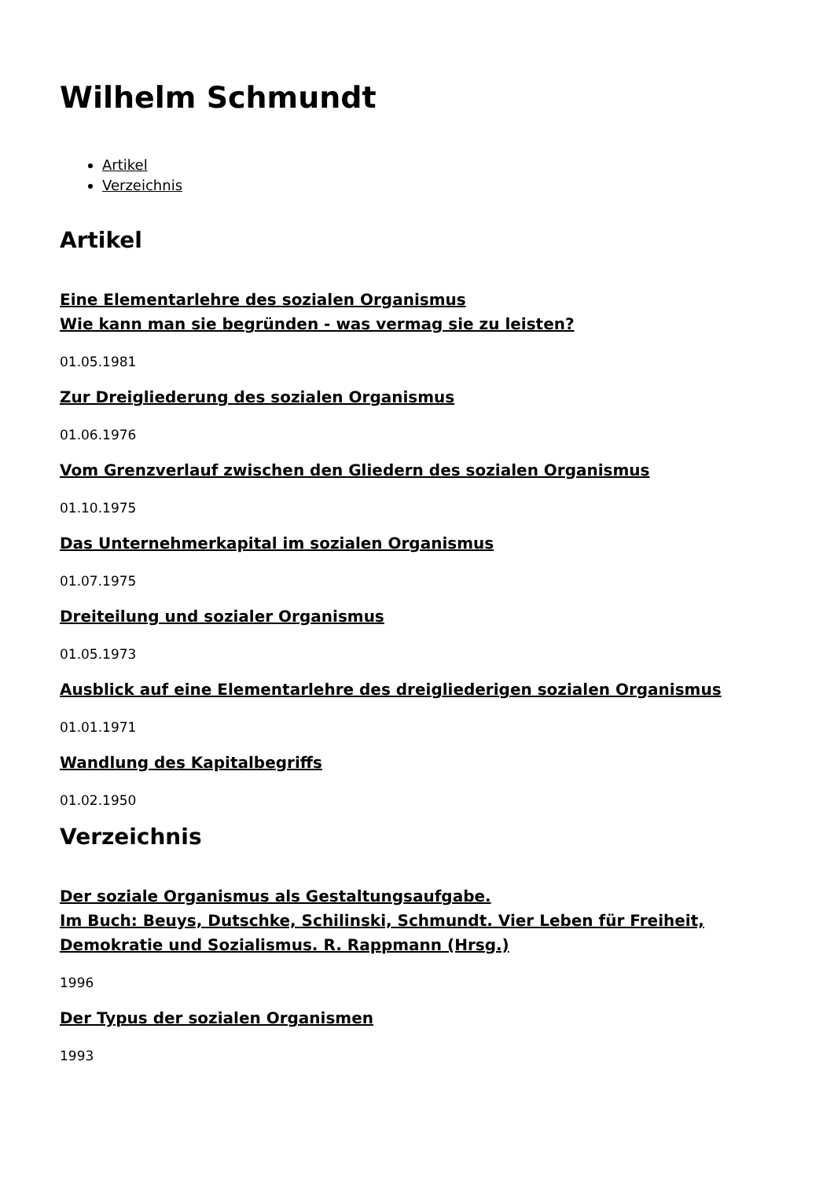Wilhelm Schmundt
Artikel
Verzeichnis
Artikel
Eine Elementarlehre des sozialen Organismus
Wie kann man sie begründen - was vermag sie zu leisten?
01.05.1981
Zur Dreigliederung des sozialen Organismus
01.06.1976
Vom Grenzverlauf zwischen den Gliedern des sozialen Organismus
01.10.1975
Das Unternehmerkapital im sozialen Organismus
01.07.1975
Dreiteilung und sozialer Organismus
01.05.1973
Ausblick auf eine Elementarlehre des dreigliederigen sozialen Organismus
01.01.1971
Wandlung des Kapitalbegriffs
01.02.1950
Verzeichnis
Der soziale Organismus als Gestaltungsaufgabe.
Im Buch: Beuys, Dutschke, Schilinski, Schmundt. Vier Leben für Freiheit, Demokratie und Sozialismus. R. Rappmann (Hrsg.)
1996
Der Typus der sozialen Organismen
1993